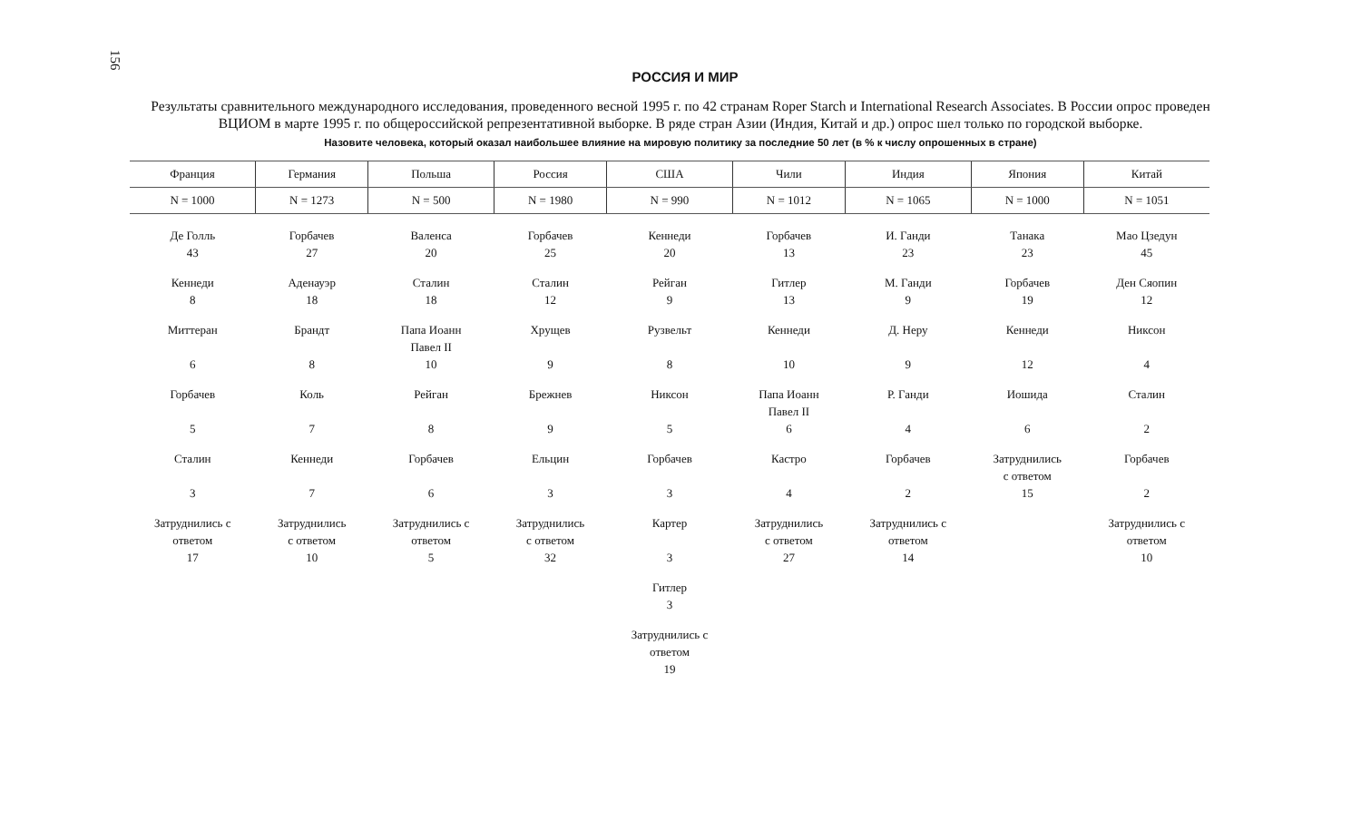156
РОССИЯ И МИР
Результаты сравнительного международного исследования, проведенного весной 1995 г. по 42 странам Roper Starch и International Research Associates. В России опрос проведен ВЦИОМ в марте 1995 г. по общероссийской репрезентативной выборке. В ряде стран Азии (Индия, Китай и др.) опрос шел только по городской выборке.
Назовите человека, который оказал наибольшее влияние на мировую политику за последние 50 лет (в % к числу опрошенных в стране)
| Франция | Германия | Польша | Россия | США | Чили | Индия | Япония | Китай |
| --- | --- | --- | --- | --- | --- | --- | --- | --- |
| N = 1000 | N = 1273 | N = 500 | N = 1980 | N = 990 | N = 1012 | N = 1065 | N = 1000 | N = 1051 |
| Де Голль 43 | Горбачев 27 | Валенса 20 | Горбачев 25 | Кеннеди 20 | Горбачев 13 | И. Ганди 23 | Танака 23 | Мао Цзедун 45 |
| Кеннеди 8 | Аденауэр 18 | Сталин 18 | Сталин 12 | Рейган 9 | Гитлер 13 | М. Ганди 9 | Горбачев 19 | Ден Сяопин 12 |
| Миттеран 6 | Брандт 8 | Папа Иоанн Павел II 10 | Хрущев 9 | Рузвельт 8 | Кеннеди 10 | Д. Неру 9 | Кеннеди 12 | Никсон 4 |
| Горбачев 5 | Коль 7 | Рейган 8 | Брежнев 9 | Никсон 5 | Папа Иоанн Павел II 6 | Р. Ганди 4 | Иошида 6 | Сталин 2 |
| Сталин 3 | Кеннеди 7 | Горбачев 6 | Ельцин 3 | Горбачев 3 | Кастро 4 | Горбачев 2 | Затруднились с ответом 15 | Горбачев 2 |
| Затруднились с ответом 17 | Затруднились с ответом 10 | Затруднились с ответом 5 | Затруднились с ответом 32 | Картер 3 | Затруднились с ответом 27 | Затруднились с ответом 14 | | Затруднились с ответом 10 |
| | | | | Гитлер 3 | | | | |
| | | | | Затруднились с ответом 19 | | | | |